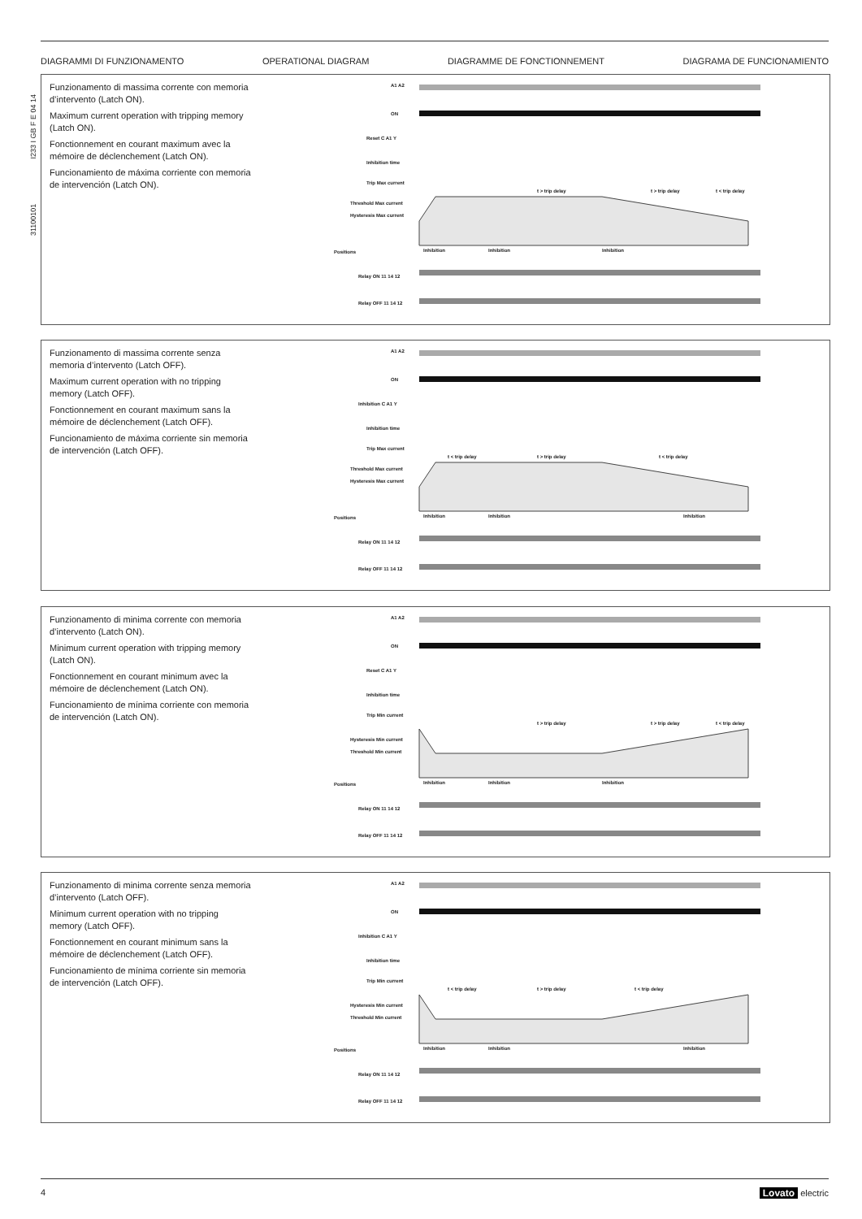31100101 I233 I GB F E 04 14
DIAGRAMMI DI FUNZIONAMENTO OPERATIONAL DIAGRAM DIAGRAMME DE FONCTIONNEMENT DIAGRAMA DE FUNCIONAMIENTO
Funzionamento di massima corrente con memoria d’intervento (Latch ON).
Maximum current operation with tripping memory (Latch ON).
Fonctionnement en courant maximum avec la mémoire de déclenchement (Latch ON).
Funcionamiento de máxima corriente con memoria de intervención (Latch ON).
A1 A2
ON
Reset C A1 Y
Inhibition time
Trip Max current
Threshold Max current
Hysteresis Max current
Positions
Relay ON 11 14 12
Relay OFF 11 14 12
t > trip delay
t > trip delay
t < trip delay
Inhibition
Inhibition
Inhibition
Funzionamento di massima corrente senza memoria d’intervento (Latch OFF).
Maximum current operation with no tripping memory (Latch OFF).
Fonctionnement en courant maximum sans la mémoire de déclenchement (Latch OFF).
Funcionamiento de máxima corriente sin memoria de intervención (Latch OFF).
A1 A2
ON
Inhibition C A1 Y
Inhibition time
Trip Max current
Threshold Max current
Hysteresis Max current
Positions
Relay ON 11 14 12
Relay OFF 11 14 12
t < trip delay
t > trip delay
t < trip delay
Inhibition
Inhibition
Inhibition
Funzionamento di minima corrente con memoria d’intervento (Latch ON).
Minimum current operation with tripping memory (Latch ON).
Fonctionnement en courant minimum avec la mémoire de déclenchement (Latch ON).
Funcionamiento de mínima corriente con memoria de intervención (Latch ON).
A1 A2
ON
Reset C A1 Y
Inhibition time
Trip Min current
Hysteresis Min current
Threshold Min current
Positions
Relay ON 11 14 12
Relay OFF 11 14 12
t > trip delay
t > trip delay
t < trip delay
Inhibition
Inhibition
Inhibition
Funzionamento di minima corrente senza memoria d’intervento (Latch OFF).
Minimum current operation with no tripping memory (Latch OFF).
Fonctionnement en courant minimum sans la mémoire de déclenchement (Latch OFF).
Funcionamiento de mínima corriente sin memoria de intervención (Latch OFF).
A1 A2
ON
Inhibition C A1 Y
Inhibition time
Trip Min current
Hysteresis Min current
Threshold Min current
Positions
Relay ON 11 14 12
Relay OFF 11 14 12
t < trip delay
t > trip delay
t < trip delay
Inhibition
Inhibition
Inhibition
4 Lovato electric